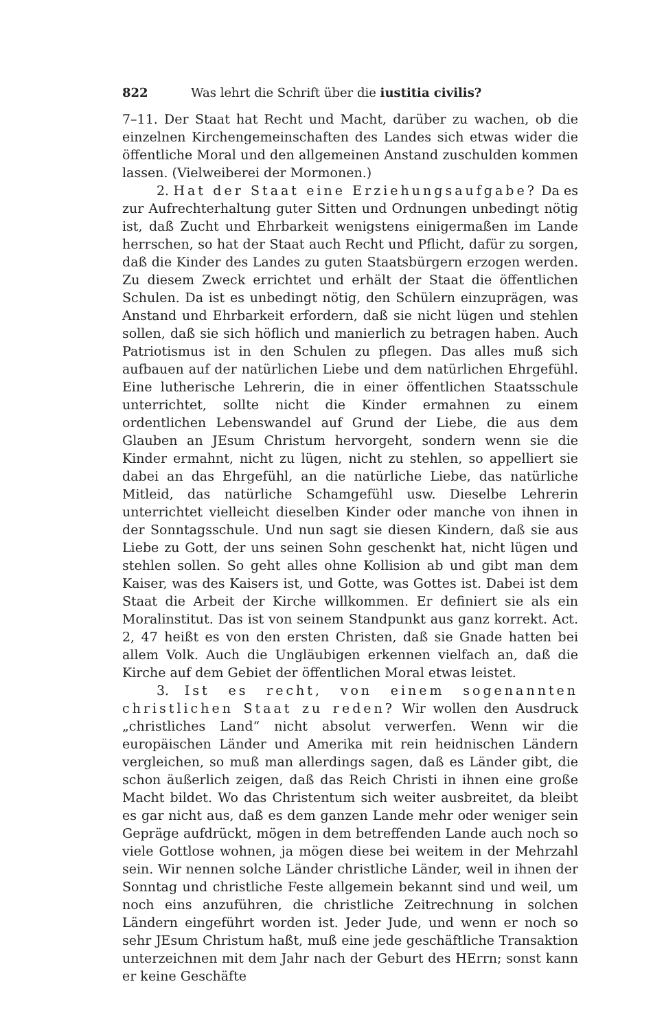822 Was lehrt die Schrift über die iustitia civilis?
7–11. Der Staat hat Recht und Macht, darüber zu wachen, ob die einzelnen Kirchengemeinschaften des Landes sich etwas wider die öffentliche Moral und den allgemeinen Anstand zuschulden kommen lassen. (Vielweiberei der Mormonen.)
2. Hat der Staat eine Erziehungsaufgabe? Da es zur Aufrechterhaltung guter Sitten und Ordnungen unbedingt nötig ist, daß Zucht und Ehrbarkeit wenigstens einigermaßen im Lande herrschen, so hat der Staat auch Recht und Pflicht, dafür zu sorgen, daß die Kinder des Landes zu guten Staatsbürgern erzogen werden. Zu diesem Zweck errichtet und erhält der Staat die öffentlichen Schulen. Da ist es unbedingt nötig, den Schülern einzuprägen, was Anstand und Ehrbarkeit erfordern, daß sie nicht lügen und stehlen sollen, daß sie sich höflich und manierlich zu betragen haben. Auch Patriotismus ist in den Schulen zu pflegen. Das alles muß sich aufbauen auf der natürlichen Liebe und dem natürlichen Ehrgefühl. Eine lutherische Lehrerin, die in einer öffentlichen Staatsschule unterrichtet, sollte nicht die Kinder ermahnen zu einem ordentlichen Lebenswandel auf Grund der Liebe, die aus dem Glauben an JEsum Christum hervorgeht, sondern wenn sie die Kinder ermahnt, nicht zu lügen, nicht zu stehlen, so appelliert sie dabei an das Ehrgefühl, an die natürliche Liebe, das natürliche Mitleid, das natürliche Schamgefühl usw. Dieselbe Lehrerin unterrichtet vielleicht dieselben Kinder oder manche von ihnen in der Sonntagsschule. Und nun sagt sie diesen Kindern, daß sie aus Liebe zu Gott, der uns seinen Sohn geschenkt hat, nicht lügen und stehlen sollen. So geht alles ohne Kollision ab und gibt man dem Kaiser, was des Kaisers ist, und Gotte, was Gottes ist. Dabei ist dem Staat die Arbeit der Kirche willkommen. Er definiert sie als ein Moralinstitut. Das ist von seinem Standpunkt aus ganz korrekt. Act. 2, 47 heißt es von den ersten Christen, daß sie Gnade hatten bei allem Volk. Auch die Ungläubigen erkennen vielfach an, daß die Kirche auf dem Gebiet der öffentlichen Moral etwas leistet.
3. Ist es recht, von einem sogenannten christlichen Staat zu reden? Wir wollen den Ausdruck „christliches Land“ nicht absolut verwerfen. Wenn wir die europäischen Länder und Amerika mit rein heidnischen Ländern vergleichen, so muß man allerdings sagen, daß es Länder gibt, die schon äußerlich zeigen, daß das Reich Christi in ihnen eine große Macht bildet. Wo das Christentum sich weiter ausbreitet, da bleibt es gar nicht aus, daß es dem ganzen Lande mehr oder weniger sein Gepräge aufdrückt, mögen in dem betreffenden Lande auch noch so viele Gottlose wohnen, ja mögen diese bei weitem in der Mehrzahl sein. Wir nennen solche Länder christliche Länder, weil in ihnen der Sonntag und christliche Feste allgemein bekannt sind und weil, um noch eins anzuführen, die christliche Zeitrechnung in solchen Ländern eingeführt worden ist. Jeder Jude, und wenn er noch so sehr JEsum Christum haßt, muß eine jede geschäftliche Transaktion unterzeichnen mit dem Jahr nach der Geburt des HErrn; sonst kann er keine Geschäfte